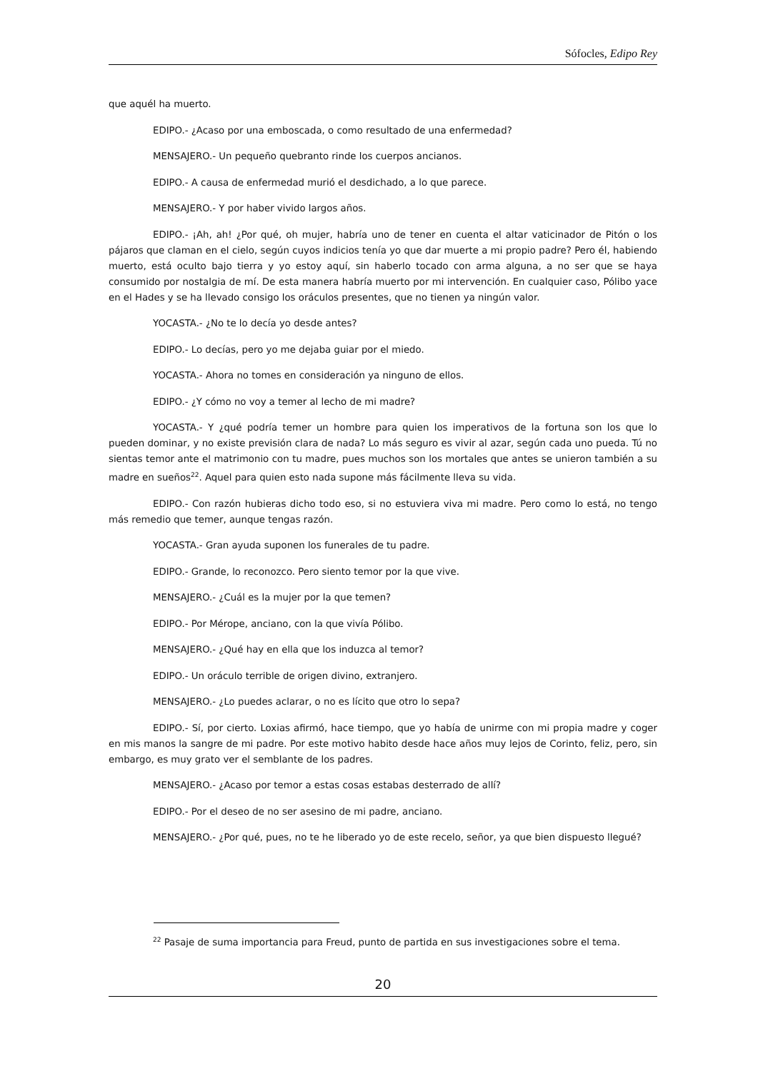Sófocles, Edipo Rey
que aquél ha muerto.
EDIPO.- ¿Acaso por una emboscada, o como resultado de una enfermedad?
MENSAJERO.- Un pequeño quebranto rinde los cuerpos ancianos.
EDIPO.- A causa de enfermedad murió el desdichado, a lo que parece.
MENSAJERO.- Y por haber vivido largos años.
EDIPO.- ¡Ah, ah! ¿Por qué, oh mujer, habría uno de tener en cuenta el altar vaticinador de Pitón o los pájaros que claman en el cielo, según cuyos indicios tenía yo que dar muerte a mi propio padre? Pero él, habiendo muerto, está oculto bajo tierra y yo estoy aquí, sin haberlo tocado con arma alguna, a no ser que se haya consumido por nostalgia de mí. De esta manera habría muerto por mi intervención. En cualquier caso, Pólibo yace en el Hades y se ha llevado consigo los oráculos presentes, que no tienen ya ningún valor.
YOCASTA.- ¿No te lo decía yo desde antes?
EDIPO.- Lo decías, pero yo me dejaba guiar por el miedo.
YOCASTA.- Ahora no tomes en consideración ya ninguno de ellos.
EDIPO.- ¿Y cómo no voy a temer al lecho de mi madre?
YOCASTA.- Y ¿qué podría temer un hombre para quien los imperativos de la fortuna son los que lo pueden dominar, y no existe previsión clara de nada? Lo más seguro es vivir al azar, según cada uno pueda. Tú no sientas temor ante el matrimonio con tu madre, pues muchos son los mortales que antes se unieron también a su madre en sueños<sup>22</sup>. Aquel para quien esto nada supone más fácilmente lleva su vida.
EDIPO.- Con razón hubieras dicho todo eso, si no estuviera viva mi madre. Pero como lo está, no tengo más remedio que temer, aunque tengas razón.
YOCASTA.- Gran ayuda suponen los funerales de tu padre.
EDIPO.- Grande, lo reconozco. Pero siento temor por la que vive.
MENSAJERO.- ¿Cuál es la mujer por la que temen?
EDIPO.- Por Mérope, anciano, con la que vivía Pólibo.
MENSAJERO.- ¿Qué hay en ella que los induzca al temor?
EDIPO.- Un oráculo terrible de origen divino, extranjero.
MENSAJERO.- ¿Lo puedes aclarar, o no es lícito que otro lo sepa?
EDIPO.- Sí, por cierto. Loxias afirmó, hace tiempo, que yo había de unirme con mi propia madre y coger en mis manos la sangre de mi padre. Por este motivo habito desde hace años muy lejos de Corinto, feliz, pero, sin embargo, es muy grato ver el semblante de los padres.
MENSAJERO.- ¿Acaso por temor a estas cosas estabas desterrado de allí?
EDIPO.- Por el deseo de no ser asesino de mi padre, anciano.
MENSAJERO.- ¿Por qué, pues, no te he liberado yo de este recelo, señor, ya que bien dispuesto llegué?
<sup>22</sup> Pasaje de suma importancia para Freud, punto de partida en sus investigaciones sobre el tema.
20